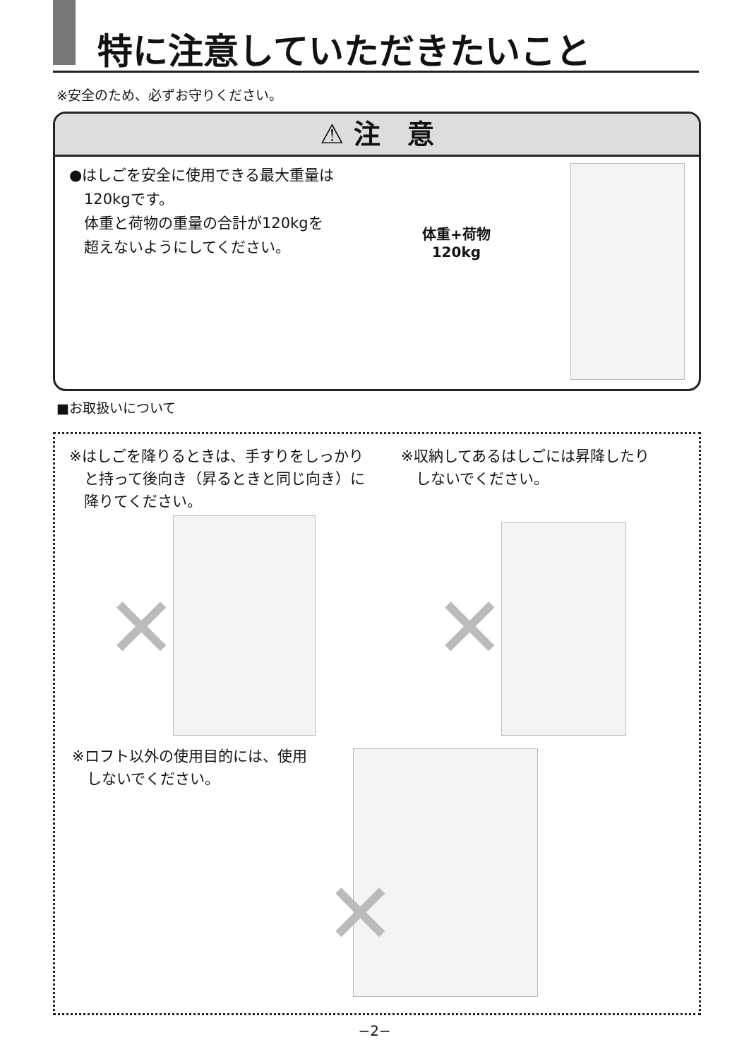特に注意していただきたいこと
※安全のため、必ずお守りください。
⚠ 注　意
●はしごを安全に使用できる最大重量は
　120kgです。
　体重と荷物の重量の合計が120kgを
　超えないようにしてください。
体重+荷物
120kg
■お取扱いについて
※はしごを降りるときは、手すりをしっかり
　と持って後向き（昇るときと同じ向き）に
　降りてください。
※収納してあるはしごには昇降したり
　しないでください。
✕ ✕
※ロフト以外の使用目的には、使用
　しないでください。
✕
−2−